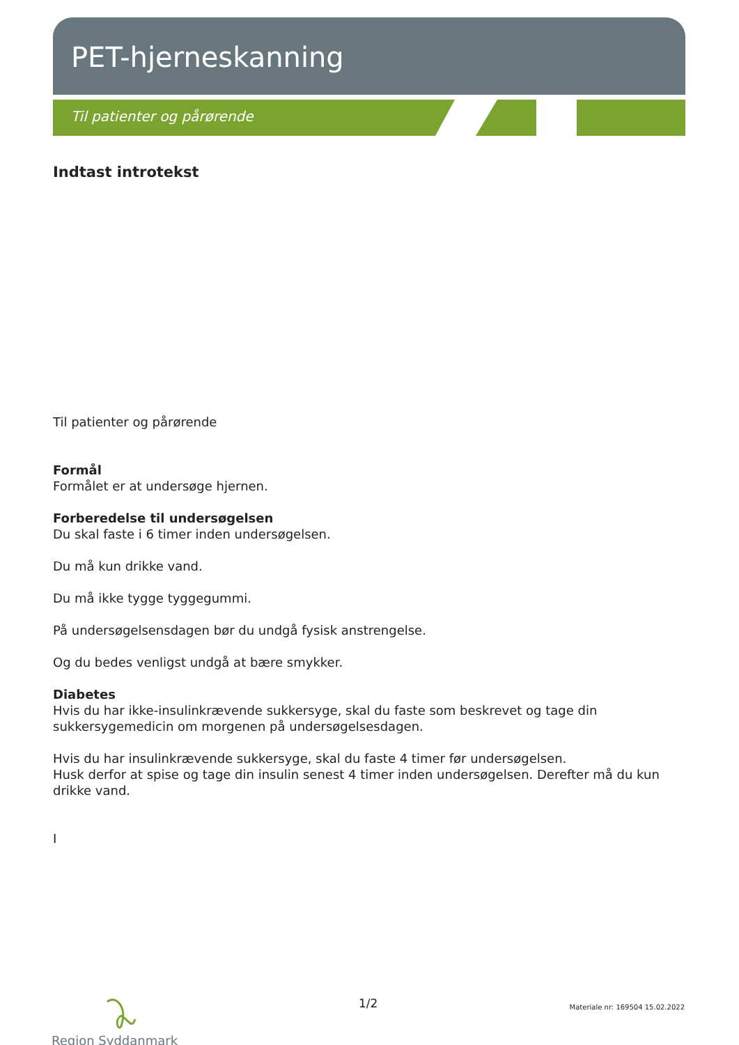PET-hjerneskanning
Til patienter og pårørende
Indtast introtekst
Til patienter og pårørende
Formål
Formålet er at undersøge hjernen.
Forberedelse til undersøgelsen
Du skal faste i 6 timer inden undersøgelsen.
Du må kun drikke vand.
Du må ikke tygge tyggegummi.
På undersøgelsensdagen bør du undgå fysisk anstrengelse.
Og du bedes venligst undgå at bære smykker.
Diabetes
Hvis du har ikke-insulinkrævende sukkersyge, skal du faste som beskrevet og tage din sukkersygemedicin om morgenen på undersøgelsesdagen.
Hvis du har insulinkrævende sukkersyge, skal du faste 4 timer før undersøgelsen.
Husk derfor at spise og tage din insulin senest 4 timer inden undersøgelsen. Derefter må du kun drikke vand.
I
Region Syddanmark 1/2
Materiale nr: 169504 15.02.2022